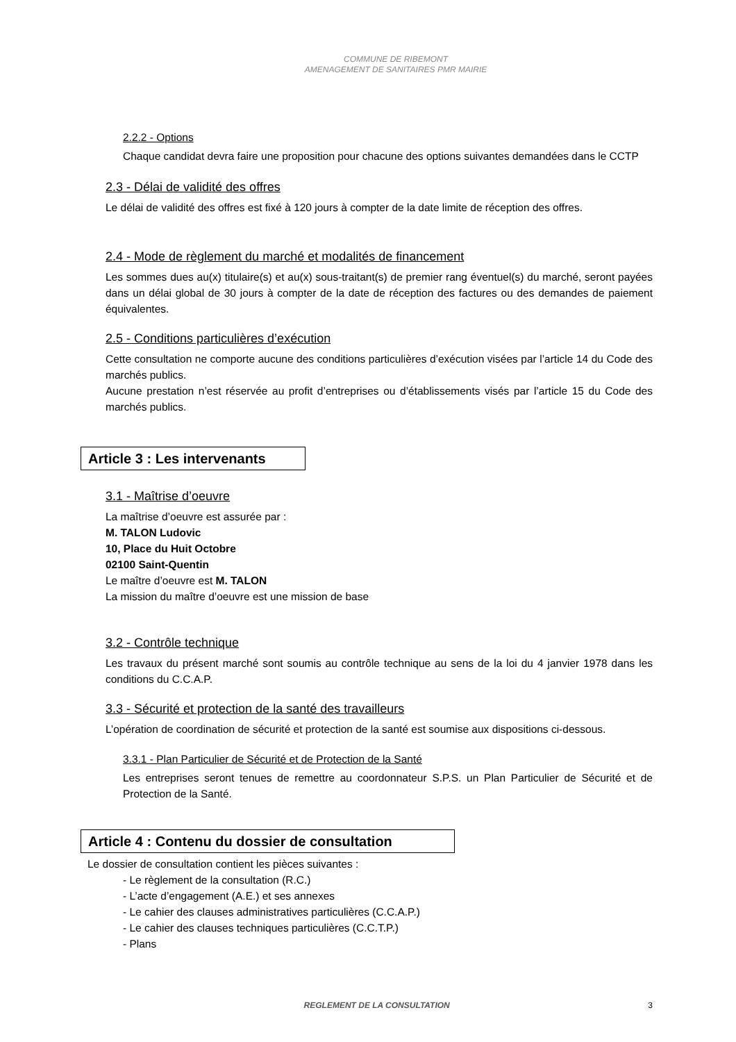COMMUNE DE RIBEMONT
AMENAGEMENT DE SANITAIRES PMR MAIRIE
2.2.2 - Options
Chaque candidat devra faire une proposition pour chacune des options suivantes demandées dans le CCTP
2.3 - Délai de validité des offres
Le délai de validité des offres est fixé à 120 jours à compter de la date limite de réception des offres.
2.4 - Mode de règlement du marché et modalités de financement
Les sommes dues au(x) titulaire(s) et au(x) sous-traitant(s) de premier rang éventuel(s) du marché, seront payées dans un délai global de 30 jours à compter de la date de réception des factures ou des demandes de paiement équivalentes.
2.5 - Conditions particulières d’exécution
Cette consultation ne comporte aucune des conditions particulières d’exécution visées par l’article 14 du Code des marchés publics.
Aucune prestation n’est réservée au profit d’entreprises ou d’établissements visés par l’article 15 du Code des marchés publics.
Article 3 : Les intervenants
3.1 - Maîtrise d’oeuvre
La maîtrise d’oeuvre est assurée par :
M. TALON Ludovic
10, Place du Huit Octobre
02100 Saint-Quentin
Le maître d’oeuvre est M. TALON
La mission du maître d’oeuvre est une mission de base
3.2 - Contrôle technique
Les travaux du présent marché sont soumis au contrôle technique au sens de la loi du 4 janvier 1978 dans les conditions du C.C.A.P.
3.3 - Sécurité et protection de la santé des travailleurs
L’opération de coordination de sécurité et protection de la santé est soumise aux dispositions ci-dessous.
3.3.1 - Plan Particulier de Sécurité et de Protection de la Santé
Les entreprises seront tenues de remettre au coordonnateur S.P.S. un Plan Particulier de Sécurité et de Protection de la Santé.
Article 4 : Contenu du dossier de consultation
Le dossier de consultation contient les pièces suivantes :
- Le règlement de la consultation (R.C.)
- L’acte d’engagement (A.E.) et ses annexes
- Le cahier des clauses administratives particulières (C.C.A.P.)
- Le cahier des clauses techniques particulières (C.C.T.P.)
- Plans
REGLEMENT DE LA CONSULTATION 3